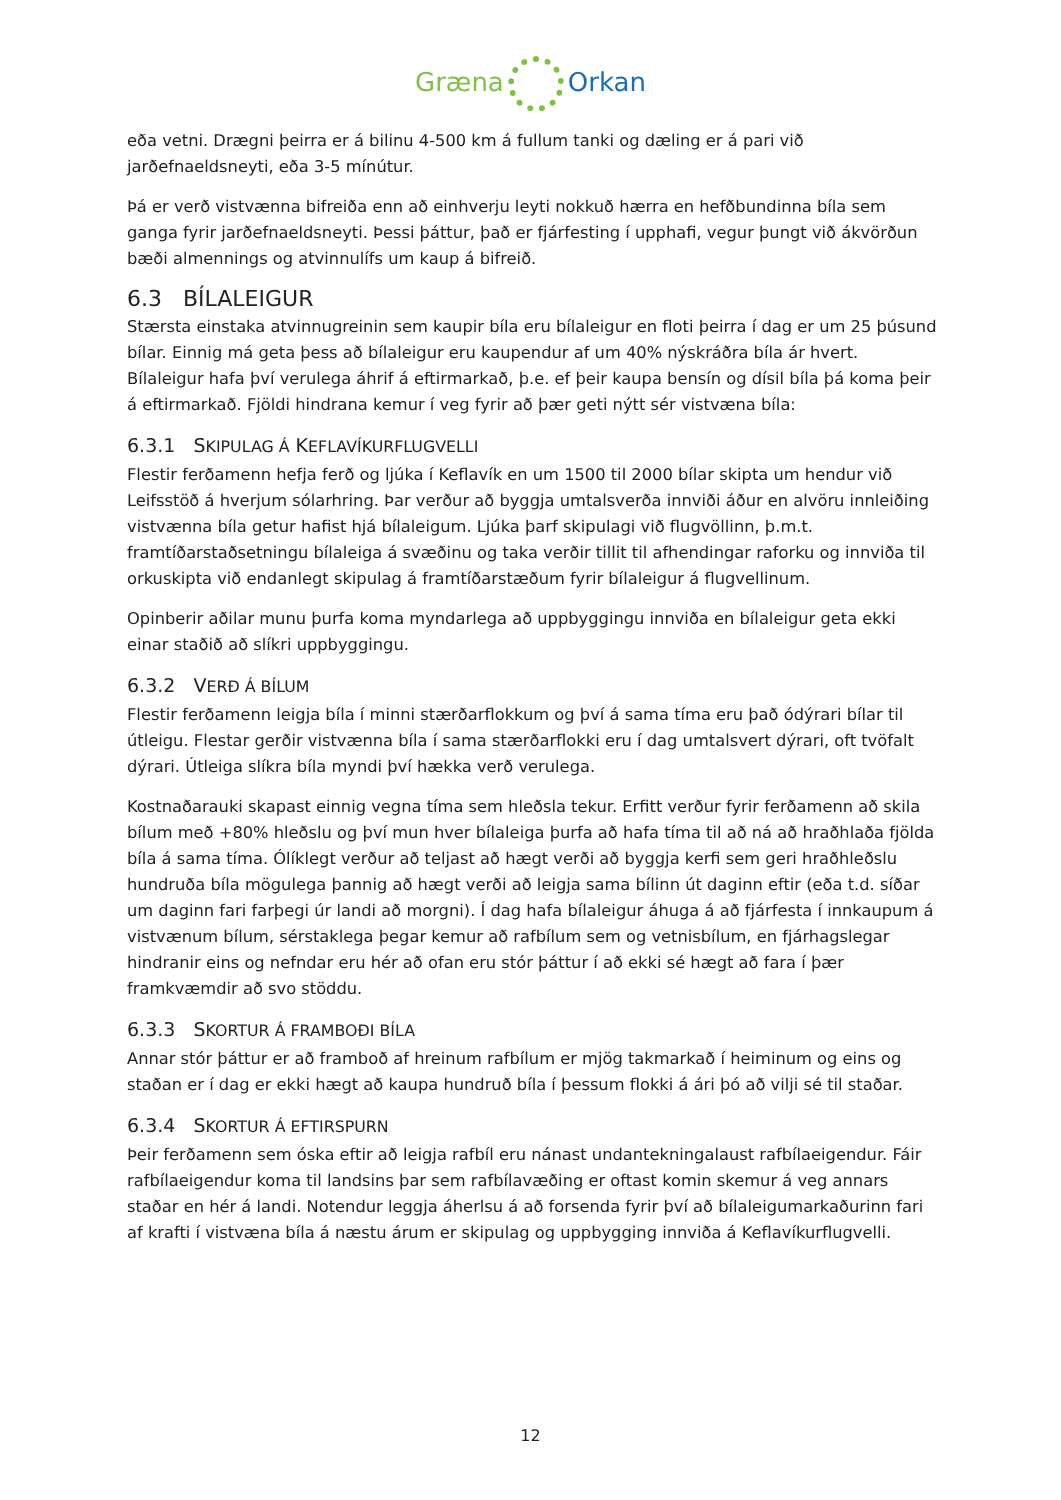Græna Orkan
eða vetni. Drægni þeirra er á bilinu 4-500 km á fullum tanki og dæling er á pari við jarðefnaeldsneyti, eða 3-5 mínútur.
Þá er verð vistvænna bifreiða enn að einhverju leyti nokkuð hærra en hefðbundinna bíla sem ganga fyrir jarðefnaeldsneyti. Þessi þáttur, það er fjárfesting í upphafi, vegur þungt við ákvörðun bæði almennings og atvinnulífs um kaup á bifreið.
6.3 BÍLALEIGUR
Stærsta einstaka atvinnugreinin sem kaupir bíla eru bílaleigur en floti þeirra í dag er um 25 þúsund bílar. Einnig má geta þess að bílaleigur eru kaupendur af um 40% nýskráðra bíla ár hvert. Bílaleigur hafa því verulega áhrif á eftirmarkað, þ.e. ef þeir kaupa bensín og dísil bíla þá koma þeir á eftirmarkað. Fjöldi hindrana kemur í veg fyrir að þær geti nýtt sér vistvæna bíla:
6.3.1 SKIPULAG Á KEFLAVÍKURFLUGVELLI
Flestir ferðamenn hefja ferð og ljúka í Keflavík en um 1500 til 2000 bílar skipta um hendur við Leifsstöð á hverjum sólarhring. Þar verður að byggja umtalsverða innviði áður en alvöru innleiðing vistvænna bíla getur hafist hjá bílaleigum. Ljúka þarf skipulagi við flugvöllinn, þ.m.t. framtíðarstaðsetningu bílaleiga á svæðinu og taka verðir tillit til afhendingar raforku og innviða til orkuskipta við endanlegt skipulag á framtíðarstæðum fyrir bílaleigur á flugvellinum.
Opinberir aðilar munu þurfa koma myndarlega að uppbyggingu innviða en bílaleigur geta ekki einar staðið að slíkri uppbyggingu.
6.3.2 VERÐ Á BÍLUM
Flestir ferðamenn leigja bíla í minni stærðarflokkum og því á sama tíma eru það ódýrari bílar til útleigu. Flestar gerðir vistvænna bíla í sama stærðarflokki eru í dag umtalsvert dýrari, oft tvöfalt dýrari. Útleiga slíkra bíla myndi því hækka verð verulega.
Kostnaðarauki skapast einnig vegna tíma sem hleðsla tekur. Erfitt verður fyrir ferðamenn að skila bílum með +80% hleðslu og því mun hver bílaleiga þurfa að hafa tíma til að ná að hraðhlaða fjölda bíla á sama tíma. Ólíklegt verður að teljast að hægt verði að byggja kerfi sem geri hraðhleðslu hundruða bíla mögulega þannig að hægt verði að leigja sama bílinn út daginn eftir (eða t.d. síðar um daginn fari farþegi úr landi að morgni). Í dag hafa bílaleigur áhuga á að fjárfesta í innkaupum á vistvænum bílum, sérstaklega þegar kemur að rafbílum sem og vetnisbílum, en fjárhagslegar hindranir eins og nefndar eru hér að ofan eru stór þáttur í að ekki sé hægt að fara í þær framkvæmdir að svo stöddu.
6.3.3 SKORTUR Á FRAMBOÐI BÍLA
Annar stór þáttur er að framboð af hreinum rafbílum er mjög takmarkað í heiminum og eins og staðan er í dag er ekki hægt að kaupa hundruð bíla í þessum flokki á ári þó að vilji sé til staðar.
6.3.4 SKORTUR Á EFTIRSPURN
Þeir ferðamenn sem óska eftir að leigja rafbíl eru nánast undantekningalaust rafbílaeigendur. Fáir rafbílaeigendur koma til landsins þar sem rafbílavæðing er oftast komin skemur á veg annars staðar en hér á landi. Notendur leggja áherlsu á að forsenda fyrir því að bílaleigumarkaðurinn fari af krafti í vistvæna bíla á næstu árum er skipulag og uppbygging innviða á Keflavíkurflugvelli.
12